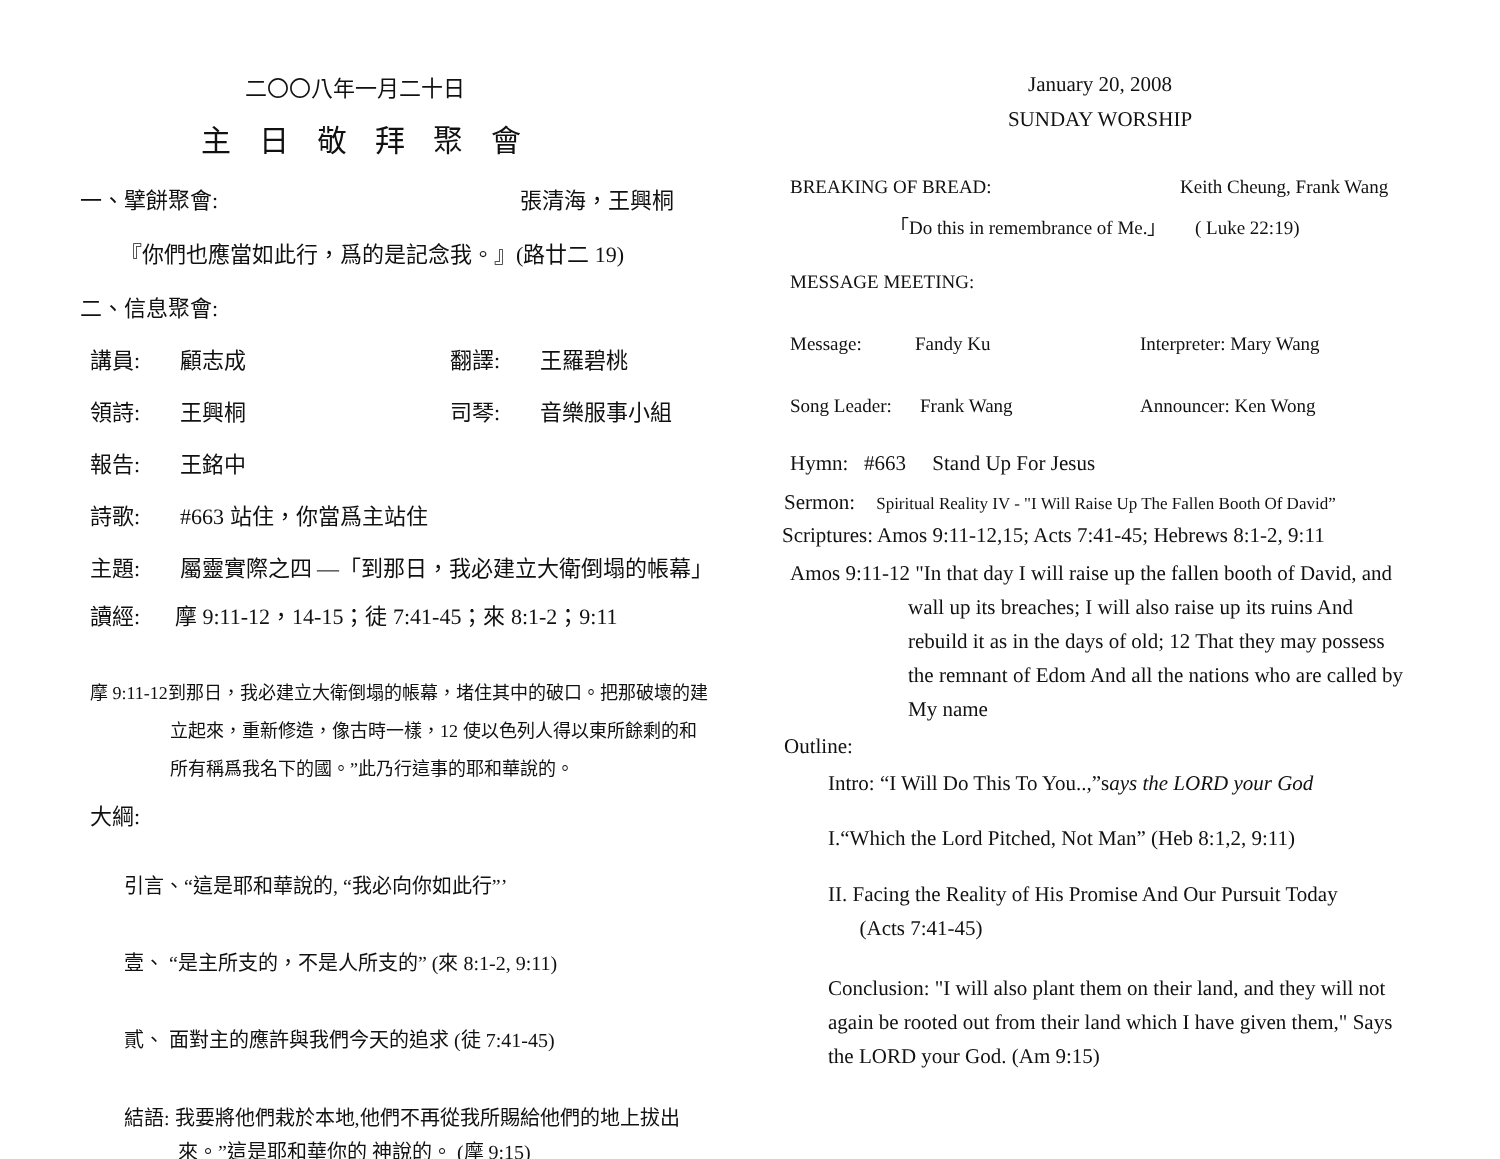二〇〇八年一月二十日
主日敬拜聚會
一、擘餅聚會: 張清海，王興桐
『你們也應當如此行，爲的是記念我。』(路廿二 19)
二、信息聚會:
講員: 顧志成 翻譯: 王羅碧桃
領詩: 王興桐 司琴: 音樂服事小組
報告: 王銘中
詩歌: #663 站住，你當爲主站住
主題: 屬靈實際之四 —「到那日，我必建立大衛倒塌的帳幕」
讀經: 摩 9:11-12，14-15；徒 7:41-45；來 8:1-2；9:11
摩 9:11-12到那日，我必建立大衛倒塌的帳幕，堵住其中的破口。把那破壞的建立起來，重新修造，像古時一樣，12 使以色列人得以東所餘剩的和所有稱爲我名下的國。”此乃行這事的耶和華說的。
大綱:
引言、“這是耶和華說的, “我必向你如此行”’
壹、 “是主所支的，不是人所支的” (來 8:1-2, 9:11)
貳、 面對主的應許與我們今天的追求 (徒 7:41-45)
結語: 我要將他們栽於本地,他們不再從我所賜給他們的地上拔出來。”這是耶和華你的 神說的。 (摩 9:15)
January 20, 2008
SUNDAY WORSHIP
BREAKING OF BREAD: Keith Cheung, Frank Wang
「Do this in remembrance of Me.」 ( Luke 22:19)
MESSAGE MEETING:
Message: Fandy Ku Interpreter: Mary Wang
Song Leader: Frank Wang Announcer: Ken Wong
Hymn: #663 Stand Up For Jesus
Sermon: Spiritual Reality IV - "I Will Raise Up The Fallen Booth Of David”
Scriptures: Amos 9:11-12,15; Acts 7:41-45; Hebrews 8:1-2, 9:11
Amos 9:11-12 "In that day I will raise up the fallen booth of David, and wall up its breaches; I will also raise up its ruins And rebuild it as in the days of old; 12 That they may possess the remnant of Edom And all the nations who are called by My name
Outline:
Intro: “I Will Do This To You..,”says the LORD your God
I.“Which the Lord Pitched, Not Man” (Heb 8:1,2, 9:11)
II. Facing the Reality of His Promise And Our Pursuit Today
(Acts 7:41-45)
Conclusion: "I will also plant them on their land, and they will not again be rooted out from their land which I have given them," Says the LORD your God. (Am 9:15)